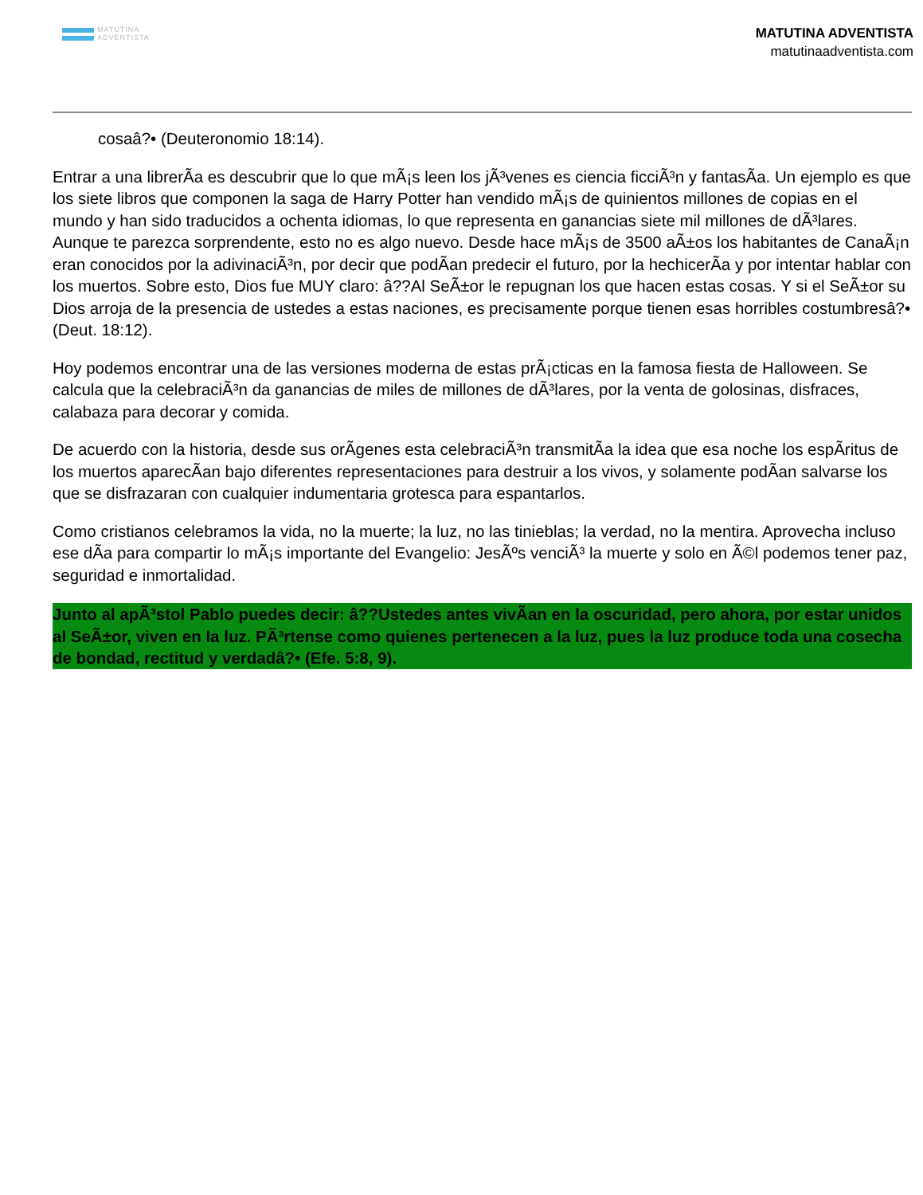MATUTINA
ADVENTISTA
MATUTINA ADVENTISTA
matutinaadventista.com
cosaâ?• (Deuteronomio 18:14).
Entrar a una librerÃa es descubrir que lo que mÃ¡s leen los jÃ³venes es ciencia ficciÃ³n y fantasÃa. Un ejemplo es que los siete libros que componen la saga de Harry Potter han vendido mÃ¡s de quinientos millones de copias en el mundo y han sido traducidos a ochenta idiomas, lo que representa en ganancias siete mil millones de dÃ³lares. Aunque te parezca sorprendente, esto no es algo nuevo. Desde hace mÃ¡s de 3500 aÃ±os los habitantes de CanaÃ¡n eran conocidos por la adivinaciÃ³n, por decir que podÃan predecir el futuro, por la hechicerÃa y por intentar hablar con los muertos. Sobre esto, Dios fue MUY claro: â??Al SeÃ±or le repugnan los que hacen estas cosas. Y si el SeÃ±or su Dios arroja de la presencia de ustedes a estas naciones, es precisamente porque tienen esas horribles costumbresâ?• (Deut. 18:12).
Hoy podemos encontrar una de las versiones moderna de estas prÃ¡cticas en la famosa fiesta de Halloween. Se calcula que la celebraciÃ³n da ganancias de miles de millones de dÃ³lares, por la venta de golosinas, disfraces, calabaza para decorar y comida.
De acuerdo con la historia, desde sus orÃgenes esta celebraciÃ³n transmitÃa la idea que esa noche los espÃritus de los muertos aparecÃan bajo diferentes representaciones para destruir a los vivos, y solamente podÃan salvarse los que se disfrazaran con cualquier indumentaria grotesca para espantarlos.
Como cristianos celebramos la vida, no la muerte; la luz, no las tinieblas; la verdad, no la mentira. Aprovecha incluso ese dÃa para compartir lo mÃ¡s importante del Evangelio: JesÃºs venciÃ³ la muerte y solo en Ã©l podemos tener paz, seguridad e inmortalidad.
Junto al apÃ³stol Pablo puedes decir: â??Ustedes antes vivÃan en la oscuridad, pero ahora, por estar unidos al SeÃ±or, viven en la luz. PÃ³rtense como quienes pertenecen a la luz, pues la luz produce toda una cosecha de bondad, rectitud y verdadâ?• (Efe. 5:8, 9).